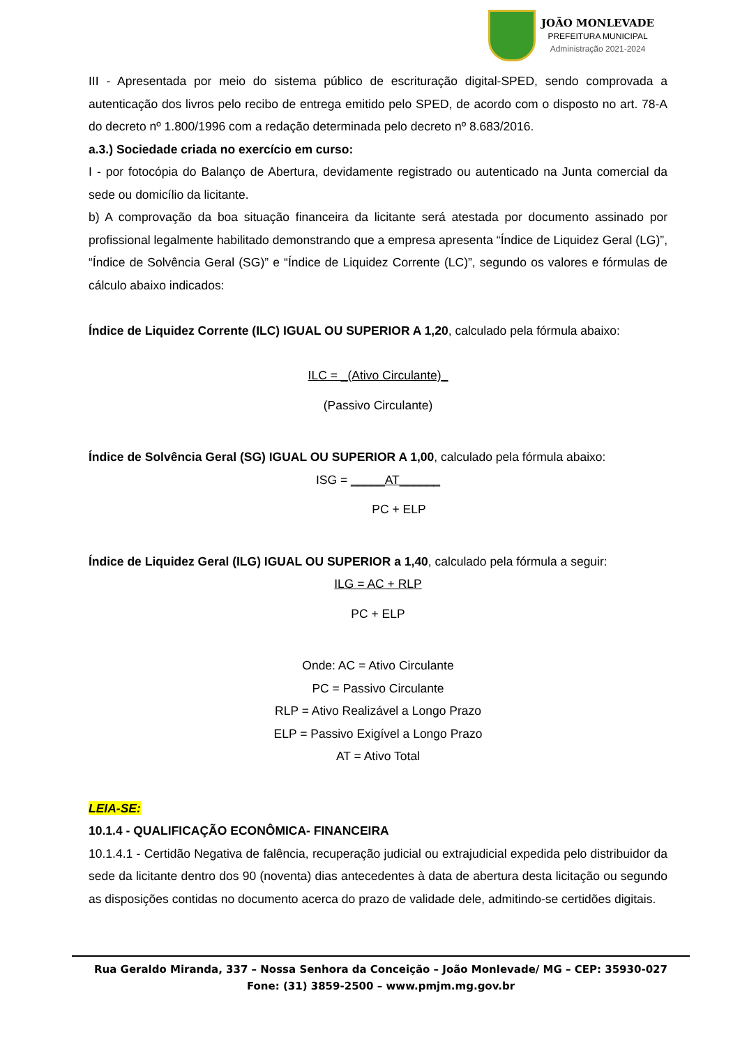JOÃO MONLEVADE
PREFEITURA MUNICIPAL
Administração 2021-2024
III - Apresentada por meio do sistema público de escrituração digital-SPED, sendo comprovada a autenticação dos livros pelo recibo de entrega emitido pelo SPED, de acordo com o disposto no art. 78-A do decreto nº 1.800/1996 com a redação determinada pelo decreto nº 8.683/2016.
a.3.) Sociedade criada no exercício em curso:
I - por fotocópia do Balanço de Abertura, devidamente registrado ou autenticado na Junta comercial da sede ou domicílio da licitante.
b) A comprovação da boa situação financeira da licitante será atestada por documento assinado por profissional legalmente habilitado demonstrando que a empresa apresenta “Índice de Liquidez Geral (LG)”, “Índice de Solvência Geral (SG)” e “Índice de Liquidez Corrente (LC)”, segundo os valores e fórmulas de cálculo abaixo indicados:
Índice de Liquidez Corrente (ILC) IGUAL OU SUPERIOR A 1,20, calculado pela fórmula abaixo:
ILC = _(Ativo Circulante)_
(Passivo Circulante)
Índice de Solvência Geral (SG) IGUAL OU SUPERIOR A 1,00, calculado pela fórmula abaixo:
ISG = _____AT______
PC + ELP
Índice de Liquidez Geral (ILG) IGUAL OU SUPERIOR a 1,40, calculado pela fórmula a seguir:
ILG = AC + RLP
PC + ELP
Onde: AC = Ativo Circulante
PC = Passivo Circulante
RLP = Ativo Realizável a Longo Prazo
ELP = Passivo Exigível a Longo Prazo
AT = Ativo Total
LEIA-SE:
10.1.4 - QUALIFICAÇÃO ECONÔMICA- FINANCEIRA
10.1.4.1 - Certidão Negativa de falência, recuperação judicial ou extrajudicial expedida pelo distribuidor da sede da licitante dentro dos 90 (noventa) dias antecedentes à data de abertura desta licitação ou segundo as disposições contidas no documento acerca do prazo de validade dele, admitindo-se certidões digitais.
Rua Geraldo Miranda, 337 – Nossa Senhora da Conceição – João Monlevade/ MG – CEP: 35930-027
Fone: (31) 3859-2500 – www.pmjm.mg.gov.br